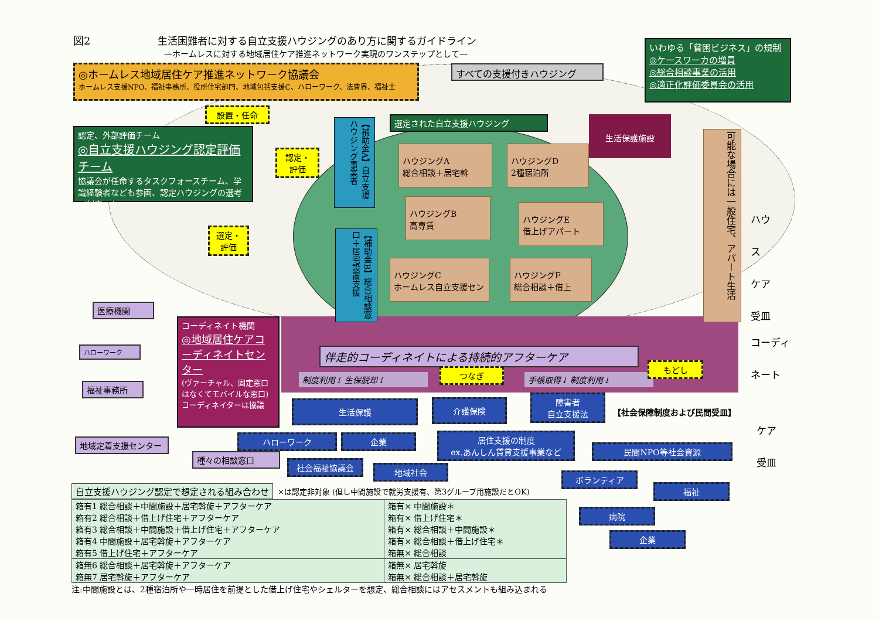図2 生活困難者に対する自立支援ハウジングのあり方に関するガイドライン
—ホームレスに対する地域居住ケア推進ネットワーク実現のワンステップとして—
いわゆる「貧困ビジネス」の規制
◎ケースワーカの増員
◎総合相談事業の活用
◎適正化評価委員会の活用
◎ホームレス地域居住ケア推進ネットワーク協議会
ホームレス支援NPO、福祉事務所、役所住宅部門、地域包括支援C、ハローワーク、法曹界、福祉士
すべての支援付きハウジング
設置・任命
認定、外部評価チーム
◎自立支援ハウジング認定評価チーム
協議会が任命するタスクフォースチーム、学識経験者なども参画、認定ハウジングの選考／判定、ケ
選定された自立支援ハウジング 生活保護施設
認定・
評価
【補助金A】自立支援ハウジング事業者
ハウジングA
総合相談＋居宅斡
ハウジングD
2種宿泊所
ハウジングB
高専賃
ハウジングE
借上げアパート
ハウジングC
ホームレス自立支援セン
ハウジングF
総合相談＋借上
選定・
評価
【補助金B】総合相談窓口＋居宅設置支援
可能な場合には一般住宅、アパート生活
ハウス
ケア
受皿
コーディ
ネート
医療機関
ハローワーク
福祉事務所
地域定着支援センター
コーディネイト機関
◎地域居住ケアコーディネイトセンター
(ヴァーチャル、固定窓口はなくてモバイルな窓口)コーディネイターは協議
伴走的コーディネイトによる持続的アフターケア
制度利用↓ 生保脱却↓
つなぎ
手帳取得↓ 制度利用↓
もどし
生活保護 介護保険
障害者
自立支援法
【社会保障制度および民間受皿】
ケア
受皿
ハローワーク 企業
居住支援の制度
ex.あんしん賃貸支援事業など
民間NPO等社会資源
種々の相談窓口
社会福祉協議会 地域社会
ボランティア
福祉
病院
企業
自立支援ハウジング認定で想定される組み合わせ
×は認定非対象 (但し中間施設で就労支援有、第3グループ用施設だとOK)
| 箱有1 総合相談＋中間施設＋居宅斡旋＋アフターケア 箱有2 総合相談＋借上げ住宅＋アフターケア 箱有3 総合相談＋中間施設＋借上げ住宅＋アフターケア 箱有4 中間施設＋居宅斡旋＋アフターケア 箱有5 借上げ住宅＋アフターケア | 箱有× 中間施設＊ 箱有× 借上げ住宅＊ 箱有× 総合相談＋中間施設＊ 箱有× 総合相談＋借上げ住宅＊ 箱無× 総合相談 |
| 箱無6 総合相談＋居宅斡旋＋アフターケア 箱無7 居宅斡旋＋アフターケア | 箱無× 居宅斡旋 箱無× 総合相談＋居宅斡旋 |
注:中間施設とは、2種宿泊所や一時居住を前提とした借上げ住宅やシェルターを想定、総合相談にはアセスメントも組み込まれる